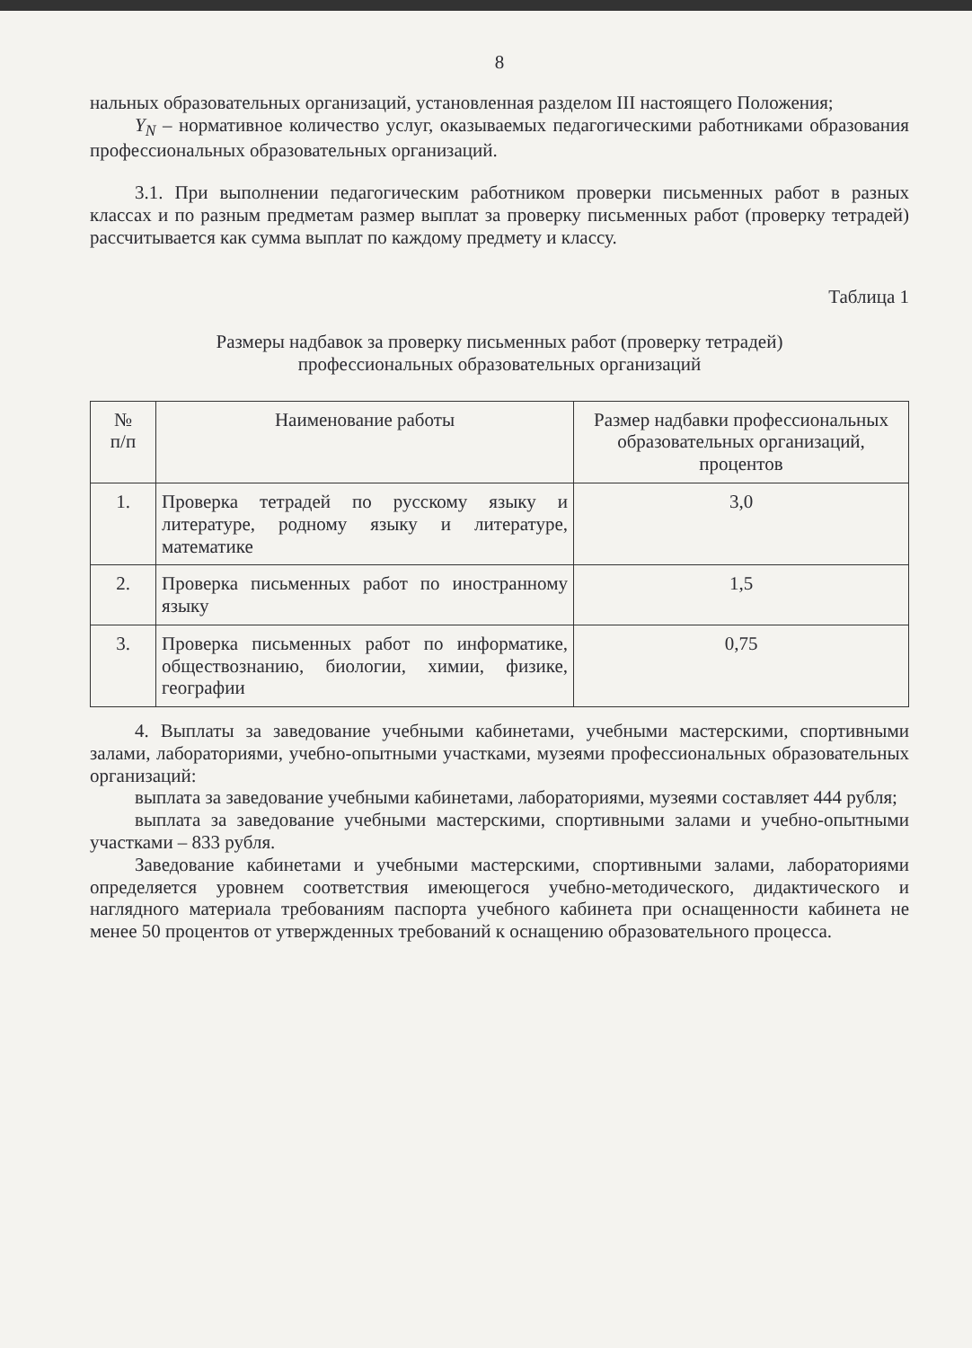8
нальных образовательных организаций, установленная разделом III настоящего Положения;
Y<sub>N</sub> – нормативное количество услуг, оказываемых педагогическими работниками образования профессиональных образовательных организаций.
3.1. При выполнении педагогическим работником проверки письменных работ в разных классах и по разным предметам размер выплат за проверку письменных работ (проверку тетрадей) рассчитывается как сумма выплат по каждому предмету и классу.
Таблица 1
Размеры надбавок за проверку письменных работ (проверку тетрадей)
профессиональных образовательных организаций
| № п/п | Наименование работы | Размер надбавки профессиональных образовательных организаций, процентов |
| --- | --- | --- |
| 1. | Проверка тетрадей по русскому языку и литературе, родному языку и литературе, математике | 3,0 |
| 2. | Проверка письменных работ по иностранному языку | 1,5 |
| 3. | Проверка письменных работ по информатике, обществознанию, биологии, химии, физике, географии | 0,75 |
4. Выплаты за заведование учебными кабинетами, учебными мастерскими, спортивными залами, лабораториями, учебно-опытными участками, музеями профессиональных образовательных организаций:
выплата за заведование учебными кабинетами, лабораториями, музеями составляет 444 рубля;
выплата за заведование учебными мастерскими, спортивными залами и учебно-опытными участками – 833 рубля.
Заведование кабинетами и учебными мастерскими, спортивными залами, лабораториями определяется уровнем соответствия имеющегося учебно-методического, дидактического и наглядного материала требованиям паспорта учебного кабинета при оснащенности кабинета не менее 50 процентов от утвержденных требований к оснащению образовательного процесса.